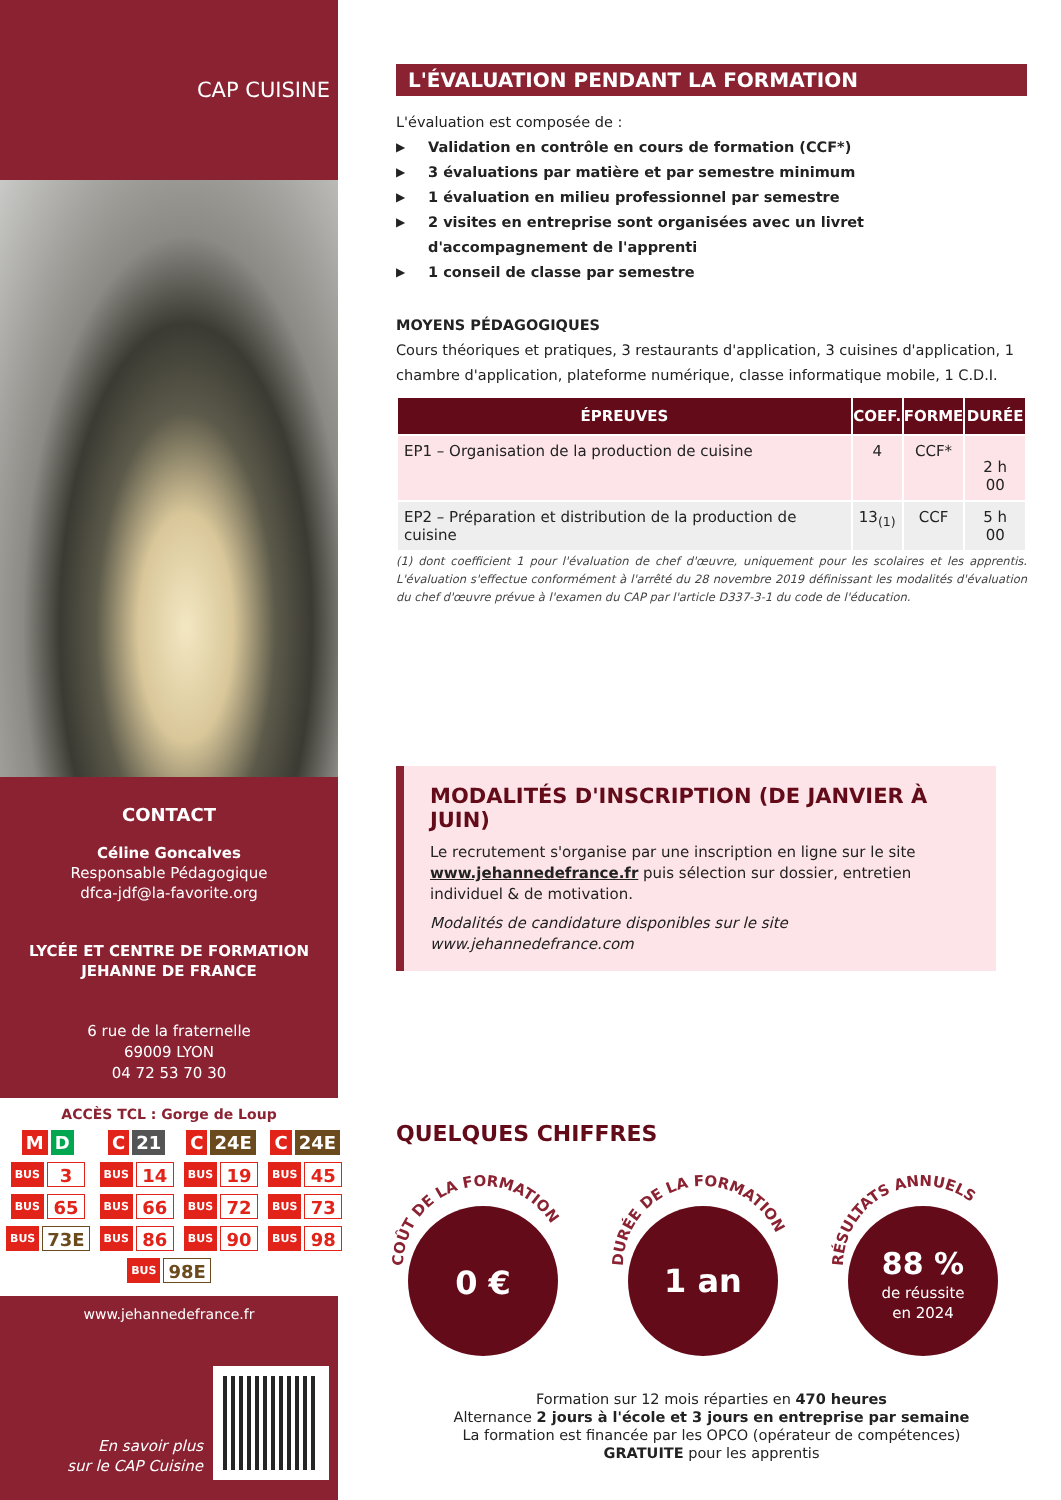CAP CUISINE
CONTACT
Céline Goncalves
Responsable Pédagogique
dfca-jdf@la-favorite.org
LYCÉE ET CENTRE DE FORMATION
JEHANNE DE FRANCE
6 rue de la fraternelle
69009 LYON
04 72 53 70 30
ACCÈS TCL : Gorge de Loup
M D
C 21
C 24E
C 24E
BUS 3
BUS 14
BUS 19
BUS 45
BUS 65
BUS 66
BUS 72
BUS 73
BUS 73E
BUS 86
BUS 90
BUS 98
BUS 98E
www.jehannedefrance.fr
En savoir plus
sur le CAP Cuisine
L'ÉVALUATION PENDANT LA FORMATION
L'évaluation est composée de :
▶ Validation en contrôle en cours de formation (CCF*)
▶ 3 évaluations par matière et par semestre minimum
▶ 1 évaluation en milieu professionnel par semestre
▶ 2 visites en entreprise sont organisées avec un livret d'accompagnement de l'apprenti
▶ 1 conseil de classe par semestre
MOYENS PÉDAGOGIQUES
Cours théoriques et pratiques, 3 restaurants d'application, 3 cuisines d'application, 1 chambre d'application, plateforme numérique, classe informatique mobile, 1 C.D.I.
| ÉPREUVES | COEF. | FORME | DURÉE |
| --- | --- | --- | --- |
| EP1 – Organisation de la production de cuisine | 4 | CCF* | 2 h 00 |
| EP2 – Préparation et distribution de la production de cuisine | 13<sub>(1)</sub> | CCF | 5 h 00 |
(1) dont coefficient 1 pour l'évaluation de chef d'œuvre, uniquement pour les scolaires et les apprentis. L'évaluation s'effectue conformément à l'arrêté du 28 novembre 2019 définissant les modalités d'évaluation du chef d'œuvre prévue à l'examen du CAP par l'article D337-3-1 du code de l'éducation.
MODALITÉS D'INSCRIPTION (DE JANVIER À JUIN)
Le recrutement s'organise par une inscription en ligne sur le site www.jehannedefrance.fr puis sélection sur dossier, entretien individuel & de motivation.
Modalités de candidature disponibles sur le site www.jehannedefrance.com
QUELQUES CHIFFRES
COÛT DE LA FORMATION
0 €
DURÉE DE LA FORMATION
1 an
RÉSULTATS ANNUELS
88 %
de réussite
en 2024
Formation sur 12 mois réparties en 470 heures
Alternance 2 jours à l'école et 3 jours en entreprise par semaine
La formation est financée par les OPCO (opérateur de compétences)
GRATUITE pour les apprentis